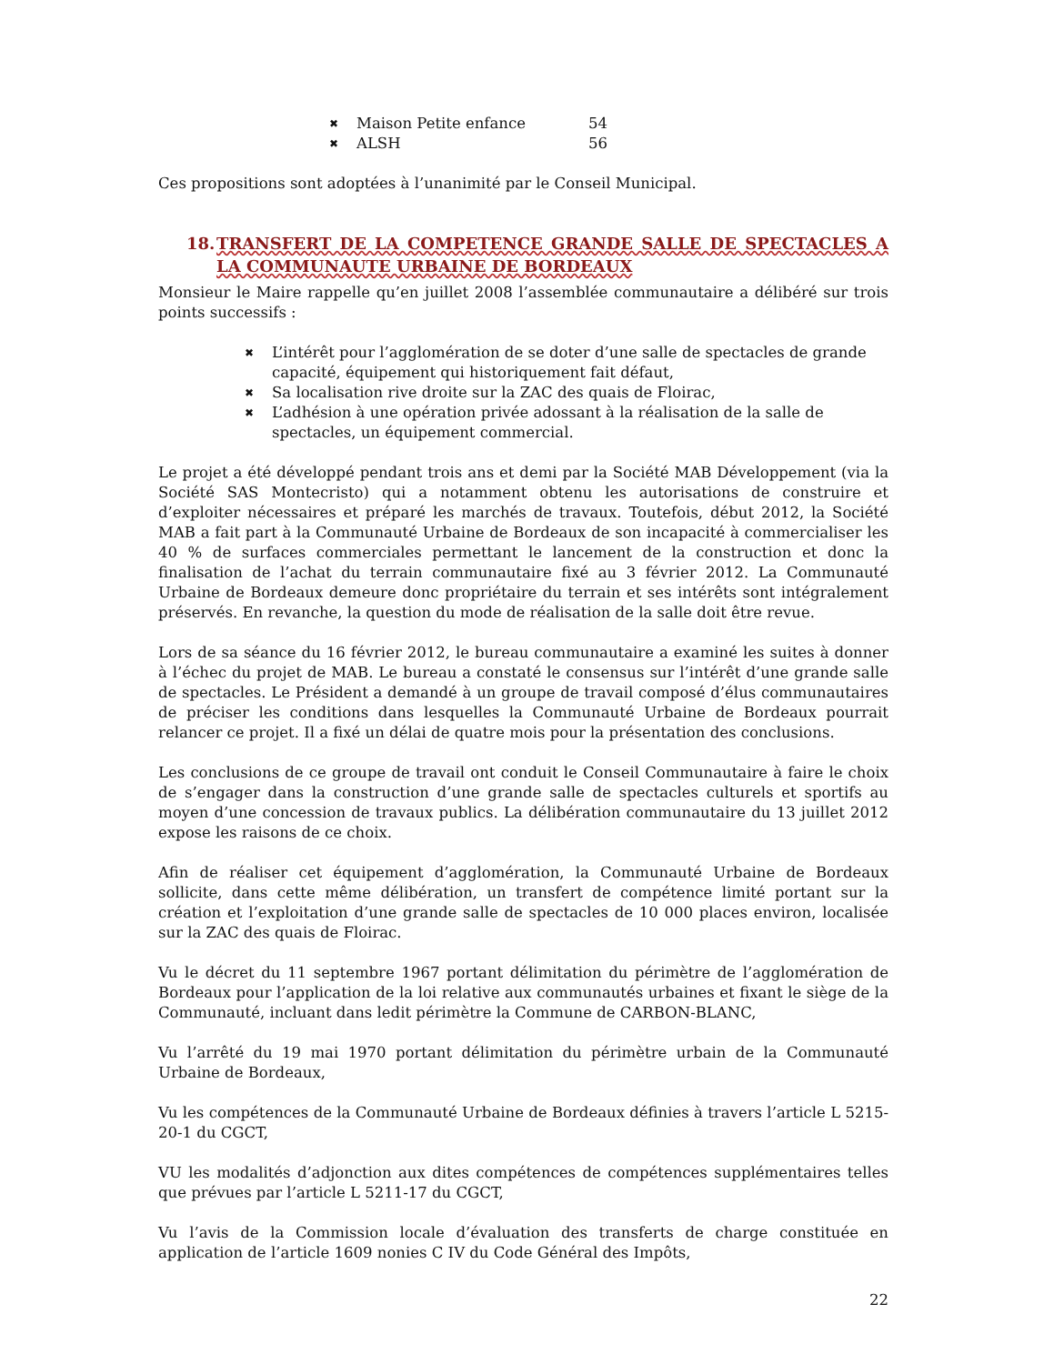✖ Maison Petite enfance 54
✖ ALSH 56
Ces propositions sont adoptées à l’unanimité par le Conseil Municipal.
18. TRANSFERT DE LA COMPETENCE GRANDE SALLE DE SPECTACLES A LA COMMUNAUTE URBAINE DE BORDEAUX
Monsieur le Maire rappelle qu’en juillet 2008 l’assemblée communautaire a délibéré sur trois points successifs :
✖ L’intérêt pour l’agglomération de se doter d’une salle de spectacles de grande capacité, équipement qui historiquement fait défaut,
✖ Sa localisation rive droite sur la ZAC des quais de Floirac,
✖ L’adhésion à une opération privée adossant à la réalisation de la salle de spectacles, un équipement commercial.
Le projet a été développé pendant trois ans et demi par la Société MAB Développement (via la Société SAS Montecristo) qui a notamment obtenu les autorisations de construire et d’exploiter nécessaires et préparé les marchés de travaux. Toutefois, début 2012, la Société MAB a fait part à la Communauté Urbaine de Bordeaux de son incapacité à commercialiser les 40 % de surfaces commerciales permettant le lancement de la construction et donc la finalisation de l’achat du terrain communautaire fixé au 3 février 2012. La Communauté Urbaine de Bordeaux demeure donc propriétaire du terrain et ses intérêts sont intégralement préservés. En revanche, la question du mode de réalisation de la salle doit être revue.
Lors de sa séance du 16 février 2012, le bureau communautaire a examiné les suites à donner à l’échec du projet de MAB. Le bureau a constaté le consensus sur l’intérêt d’une grande salle de spectacles. Le Président a demandé à un groupe de travail composé d’élus communautaires de préciser les conditions dans lesquelles la Communauté Urbaine de Bordeaux pourrait relancer ce projet. Il a fixé un délai de quatre mois pour la présentation des conclusions.
Les conclusions de ce groupe de travail ont conduit le Conseil Communautaire à faire le choix de s’engager dans la construction d’une grande salle de spectacles culturels et sportifs au moyen d’une concession de travaux publics. La délibération communautaire du 13 juillet 2012 expose les raisons de ce choix.
Afin de réaliser cet équipement d’agglomération, la Communauté Urbaine de Bordeaux sollicite, dans cette même délibération, un transfert de compétence limité portant sur la création et l’exploitation d’une grande salle de spectacles de 10 000 places environ, localisée sur la ZAC des quais de Floirac.
Vu le décret du 11 septembre 1967 portant délimitation du périmètre de l’agglomération de Bordeaux pour l’application de la loi relative aux communautés urbaines et fixant le siège de la Communauté, incluant dans ledit périmètre la Commune de CARBON-BLANC,
Vu l’arrêté du 19 mai 1970 portant délimitation du périmètre urbain de la Communauté Urbaine de Bordeaux,
Vu les compétences de la Communauté Urbaine de Bordeaux définies à travers l’article L 5215-20-1 du CGCT,
VU les modalités d’adjonction aux dites compétences de compétences supplémentaires telles que prévues par l’article L 5211-17 du CGCT,
Vu l’avis de la Commission locale d’évaluation des transferts de charge constituée en application de l’article 1609 nonies C IV du Code Général des Impôts,
22